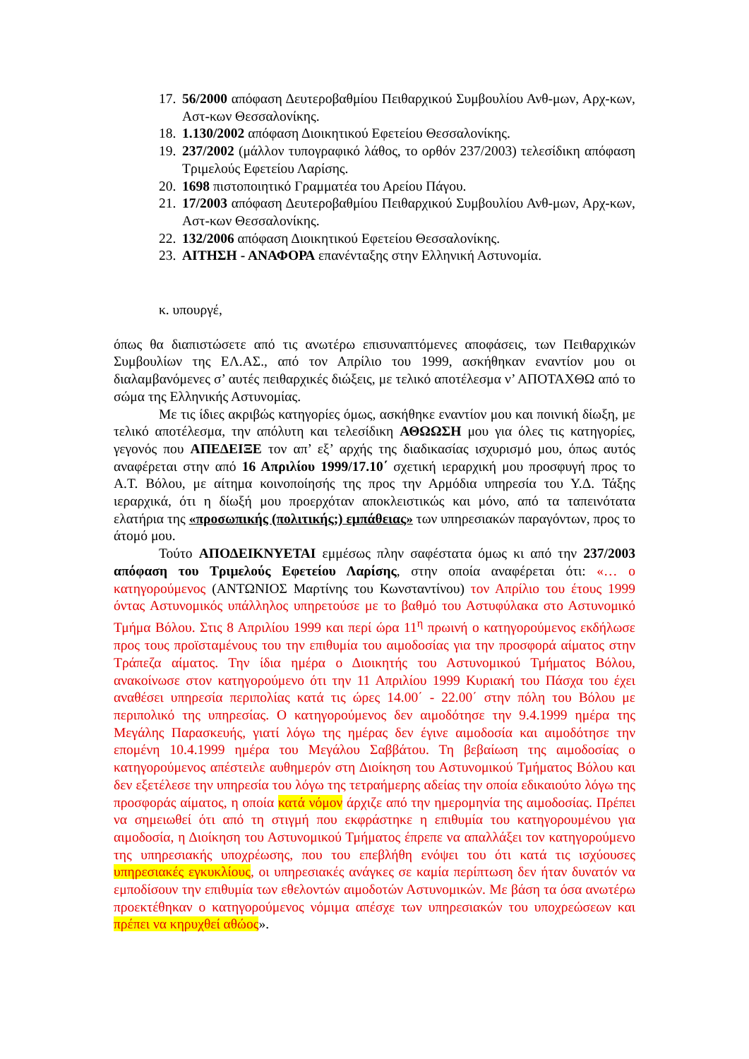17. 56/2000 απόφαση Δευτεροβαθμίου Πειθαρχικού Συμβουλίου Ανθ-μων, Αρχ-κων, Αστ-κων Θεσσαλονίκης.
18. 1.130/2002 απόφαση Διοικητικού Εφετείου Θεσσαλονίκης.
19. 237/2002 (μάλλον τυπογραφικό λάθος, το ορθόν 237/2003) τελεσίδικη απόφαση Τριμελούς Εφετείου Λαρίσης.
20. 1698 πιστοποιητικό Γραμματέα του Αρείου Πάγου.
21. 17/2003 απόφαση Δευτεροβαθμίου Πειθαρχικού Συμβουλίου Ανθ-μων, Αρχ-κων, Αστ-κων Θεσσαλονίκης.
22. 132/2006 απόφαση Διοικητικού Εφετείου Θεσσαλονίκης.
23. ΑΙΤΗΣΗ - ΑΝΑΦΟΡΑ επανένταξης στην Ελληνική Αστυνομία.
κ. υπουργέ,
όπως θα διαπιστώσετε από τις ανωτέρω επισυναπτόμενες αποφάσεις, των Πειθαρχικών Συμβουλίων της ΕΛ.ΑΣ., από τον Απρίλιο του 1999, ασκήθηκαν εναντίον μου οι διαλαμβανόμενες σ’ αυτές πειθαρχικές διώξεις, με τελικό αποτέλεσμα ν’ ΑΠΟΤΑΧΘΩ από το σώμα της Ελληνικής Αστυνομίας.
Με τις ίδιες ακριβώς κατηγορίες όμως, ασκήθηκε εναντίον μου και ποινική δίωξη, με τελικό αποτέλεσμα, την απόλυτη και τελεσίδικη ΑΘΩΩΣΗ μου για όλες τις κατηγορίες, γεγονός που ΑΠΕΔΕΙΞΕ τον απ’ εξ’ αρχής της διαδικασίας ισχυρισμό μου, όπως αυτός αναφέρεται στην από 16 Απριλίου 1999/17.10΄ σχετική ιεραρχική μου προσφυγή προς το Α.Τ. Βόλου, με αίτημα κοινοποίησής της προς την Αρμόδια υπηρεσία του Υ.Δ. Τάξης ιεραρχικά, ότι η δίωξή μου προερχόταν αποκλειστικώς και μόνο, από τα ταπεινότατα ελατήρια της «προσωπικής (πολιτικής;) εμπάθειας» των υπηρεσιακών παραγόντων, προς το άτομό μου.
Τούτο ΑΠΟΔΕΙΚΝΥΕΤΑΙ εμμέσως πλην σαφέστατα όμως κι από την 237/2003 απόφαση του Τριμελούς Εφετείου Λαρίσης, στην οποία αναφέρεται ότι: «… ο κατηγορούμενος (ΑΝΤΩΝΙΟΣ Μαρτίνης του Κωνσταντίνου) τον Απρίλιο του έτους 1999 όντας Αστυνομικός υπάλληλος υπηρετούσε με το βαθμό του Αστυφύλακα στο Αστυνομικό Τμήμα Βόλου. Στις 8 Απριλίου 1999 και περί ώρα 11<sup>η</sup> πρωινή ο κατηγορούμενος εκδήλωσε προς τους προϊσταμένους του την επιθυμία του αιμοδοσίας για την προσφορά αίματος στην Τράπεζα αίματος. Την ίδια ημέρα ο Διοικητής του Αστυνομικού Τμήματος Βόλου, ανακοίνωσε στον κατηγορούμενο ότι την 11 Απριλίου 1999 Κυριακή του Πάσχα του έχει αναθέσει υπηρεσία περιπολίας κατά τις ώρες 14.00΄ - 22.00΄ στην πόλη του Βόλου με περιπολικό της υπηρεσίας. Ο κατηγορούμενος δεν αιμοδότησε την 9.4.1999 ημέρα της Μεγάλης Παρασκευής, γιατί λόγω της ημέρας δεν έγινε αιμοδοσία και αιμοδότησε την επομένη 10.4.1999 ημέρα του Μεγάλου Σαββάτου. Τη βεβαίωση της αιμοδοσίας ο κατηγορούμενος απέστειλε αυθημερόν στη Διοίκηση του Αστυνομικού Τμήματος Βόλου και δεν εξετέλεσε την υπηρεσία του λόγω της τετραήμερης αδείας την οποία εδικαιούτο λόγω της προσφοράς αίματος, η οποία κατά νόμον άρχιζε από την ημερομηνία της αιμοδοσίας. Πρέπει να σημειωθεί ότι από τη στιγμή που εκφράστηκε η επιθυμία του κατηγορουμένου για αιμοδοσία, η Διοίκηση του Αστυνομικού Τμήματος έπρεπε να απαλλάξει τον κατηγορούμενο της υπηρεσιακής υποχρέωσης, που του επεβλήθη ενόψει του ότι κατά τις ισχύουσες υπηρεσιακές εγκυκλίους, οι υπηρεσιακές ανάγκες σε καμία περίπτωση δεν ήταν δυνατόν να εμποδίσουν την επιθυμία των εθελοντών αιμοδοτών Αστυνομικών. Με βάση τα όσα ανωτέρω προεκτέθηκαν ο κατηγορούμενος νόμιμα απέσχε των υπηρεσιακών του υποχρεώσεων και πρέπει να κηρυχθεί αθώος».